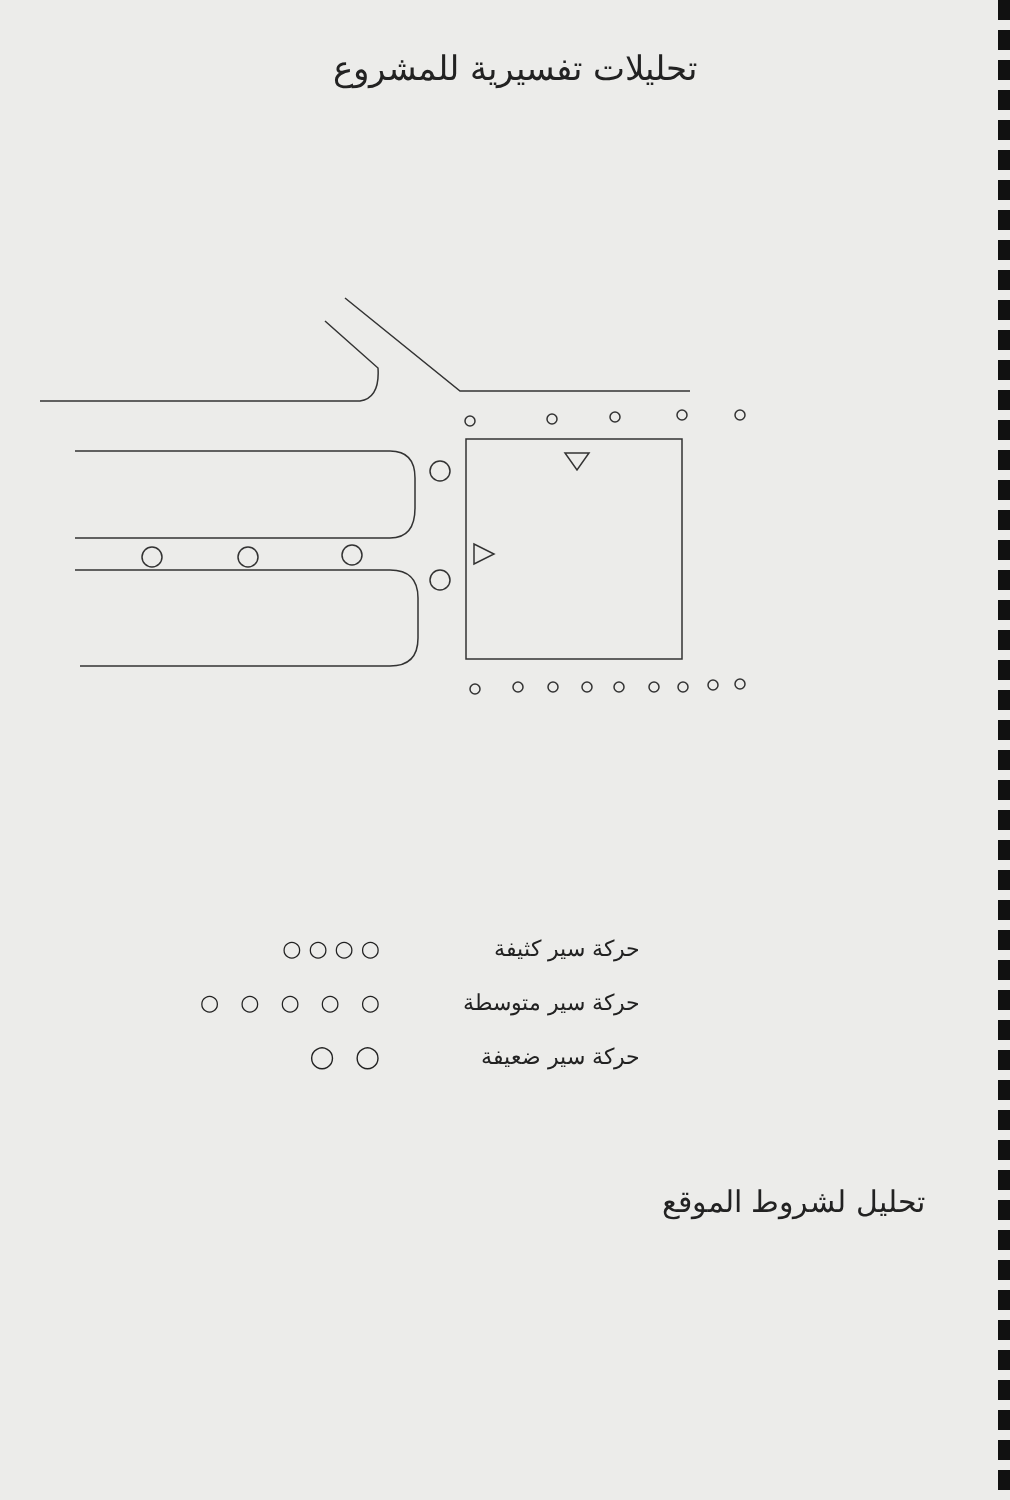تحليلات تفسيرية للمشروع
حركة سير كثيفة ○ ○ ○ ○
حركة سير متوسطة ○ ○ ○ ○ ○
حركة سير ضعيفة ◯ ◯
تحليل لشروط الموقع